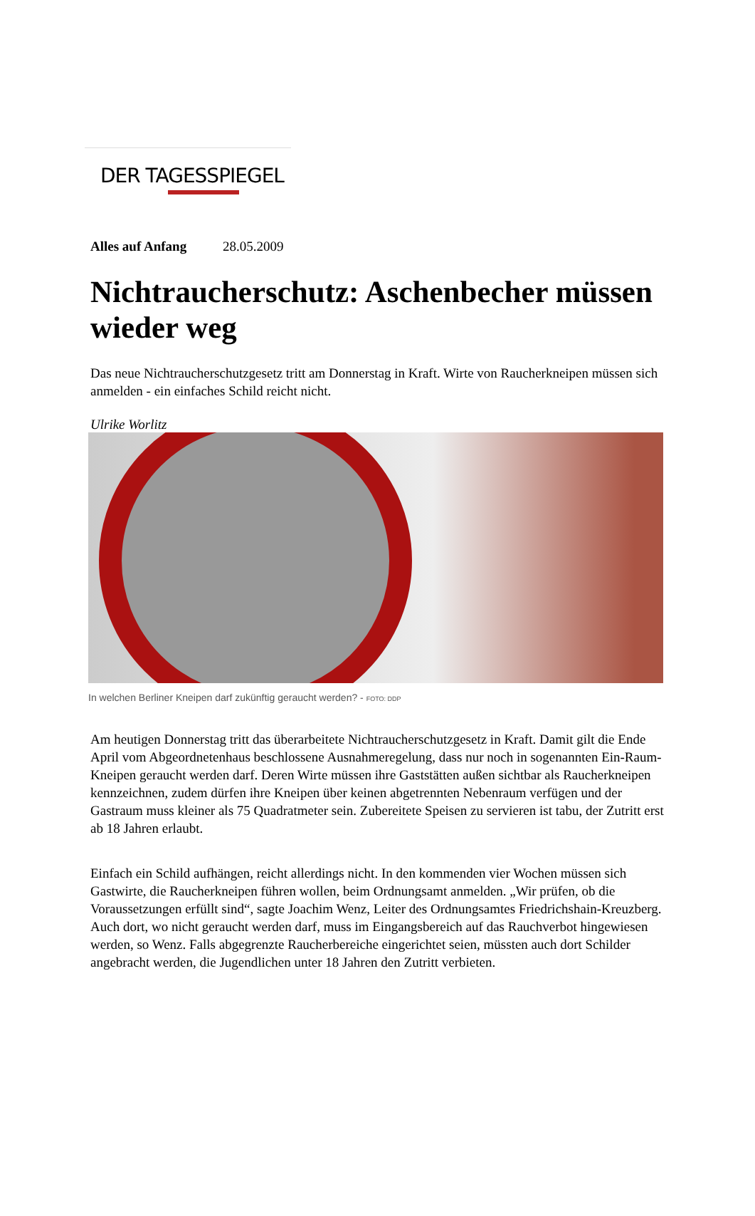DER TAGESSPIEGEL
Alles auf Anfang 28.05.2009
Nichtraucherschutz: Aschenbecher müssen wieder weg
Das neue Nichtraucherschutzgesetz tritt am Donnerstag in Kraft. Wirte von Raucherkneipen müssen sich anmelden - ein einfaches Schild reicht nicht.
Ulrike Worlitz
In welchen Berliner Kneipen darf zukünftig geraucht werden? - FOTO: DDP
Am heutigen Donnerstag tritt das überarbeitete Nichtraucherschutzgesetz in Kraft. Damit gilt die Ende April vom Abgeordnetenhaus beschlossene Ausnahmeregelung, dass nur noch in sogenannten Ein-Raum-Kneipen geraucht werden darf. Deren Wirte müssen ihre Gaststätten außen sichtbar als Raucherkneipen kennzeichnen, zudem dürfen ihre Kneipen über keinen abgetrennten Nebenraum verfügen und der Gastraum muss kleiner als 75 Quadratmeter sein. Zubereitete Speisen zu servieren ist tabu, der Zutritt erst ab 18 Jahren erlaubt.
Einfach ein Schild aufhängen, reicht allerdings nicht. In den kommenden vier Wochen müssen sich Gastwirte, die Raucherkneipen führen wollen, beim Ordnungsamt anmelden. „Wir prüfen, ob die Voraussetzungen erfüllt sind“, sagte Joachim Wenz, Leiter des Ordnungsamtes Friedrichshain-Kreuzberg. Auch dort, wo nicht geraucht werden darf, muss im Eingangsbereich auf das Rauchverbot hingewiesen werden, so Wenz. Falls abgegrenzte Raucherbereiche eingerichtet seien, müssten auch dort Schilder angebracht werden, die Jugendlichen unter 18 Jahren den Zutritt verbieten.